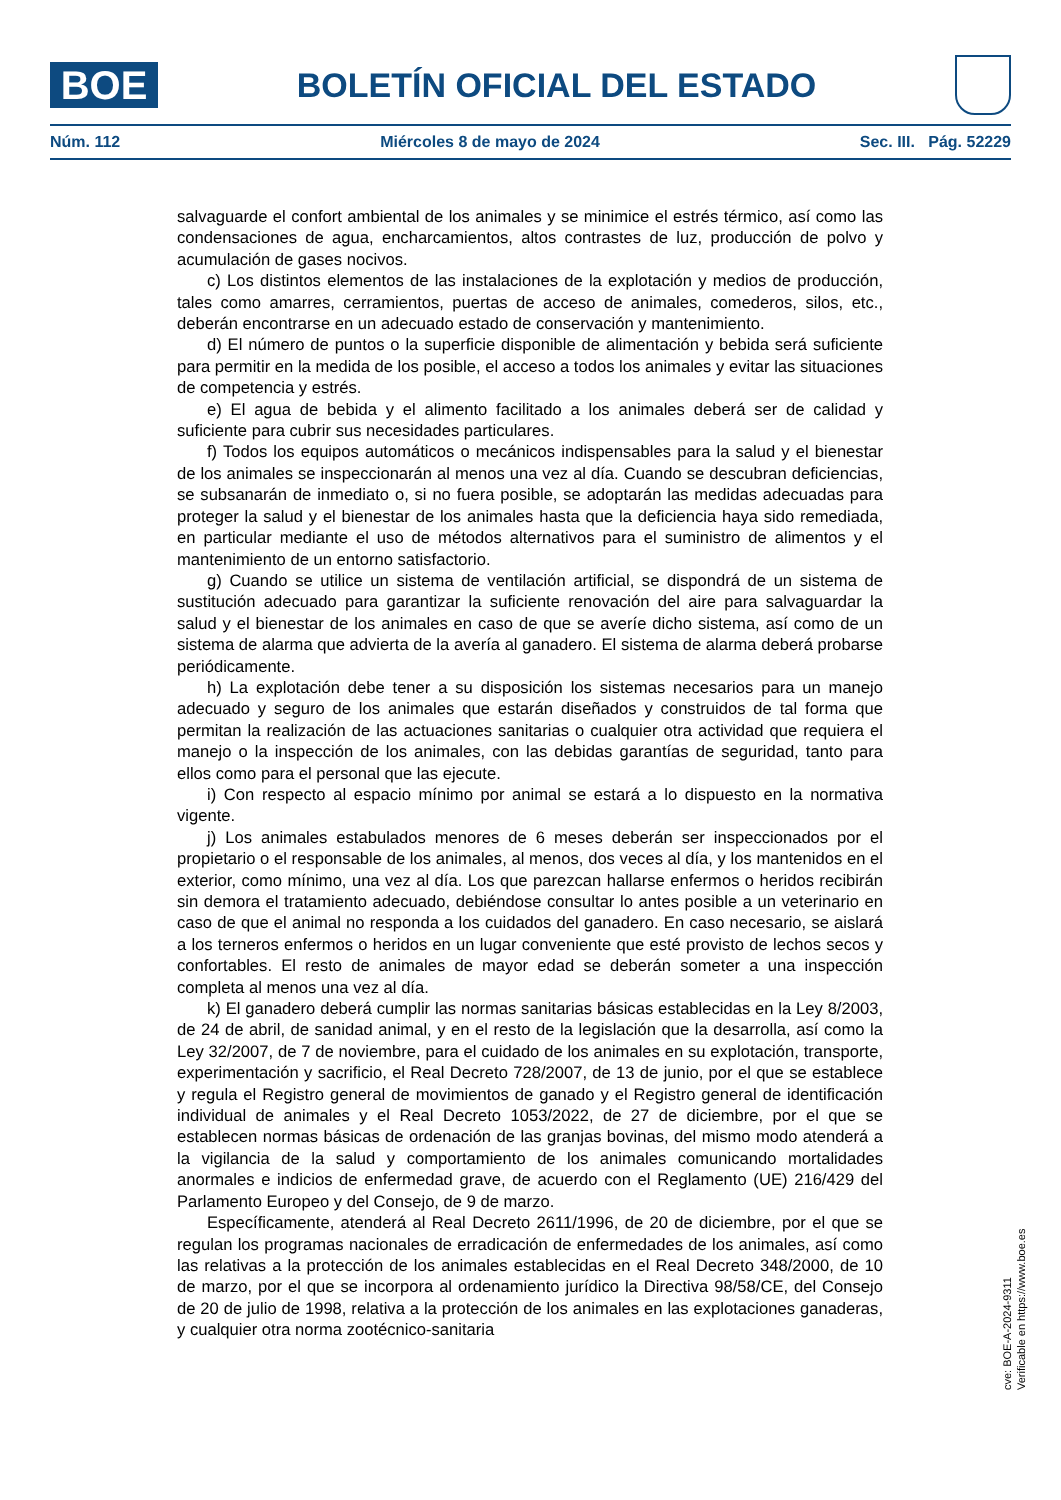BOE
BOLETÍN OFICIAL DEL ESTADO
Núm. 112 Miércoles 8 de mayo de 2024 Sec. III. Pág. 52229
salvaguarde el confort ambiental de los animales y se minimice el estrés térmico, así como las condensaciones de agua, encharcamientos, altos contrastes de luz, producción de polvo y acumulación de gases nocivos.
c) Los distintos elementos de las instalaciones de la explotación y medios de producción, tales como amarres, cerramientos, puertas de acceso de animales, comederos, silos, etc., deberán encontrarse en un adecuado estado de conservación y mantenimiento.
d) El número de puntos o la superficie disponible de alimentación y bebida será suficiente para permitir en la medida de los posible, el acceso a todos los animales y evitar las situaciones de competencia y estrés.
e) El agua de bebida y el alimento facilitado a los animales deberá ser de calidad y suficiente para cubrir sus necesidades particulares.
f) Todos los equipos automáticos o mecánicos indispensables para la salud y el bienestar de los animales se inspeccionarán al menos una vez al día. Cuando se descubran deficiencias, se subsanarán de inmediato o, si no fuera posible, se adoptarán las medidas adecuadas para proteger la salud y el bienestar de los animales hasta que la deficiencia haya sido remediada, en particular mediante el uso de métodos alternativos para el suministro de alimentos y el mantenimiento de un entorno satisfactorio.
g) Cuando se utilice un sistema de ventilación artificial, se dispondrá de un sistema de sustitución adecuado para garantizar la suficiente renovación del aire para salvaguardar la salud y el bienestar de los animales en caso de que se averíe dicho sistema, así como de un sistema de alarma que advierta de la avería al ganadero. El sistema de alarma deberá probarse periódicamente.
h) La explotación debe tener a su disposición los sistemas necesarios para un manejo adecuado y seguro de los animales que estarán diseñados y construidos de tal forma que permitan la realización de las actuaciones sanitarias o cualquier otra actividad que requiera el manejo o la inspección de los animales, con las debidas garantías de seguridad, tanto para ellos como para el personal que las ejecute.
i) Con respecto al espacio mínimo por animal se estará a lo dispuesto en la normativa vigente.
j) Los animales estabulados menores de 6 meses deberán ser inspeccionados por el propietario o el responsable de los animales, al menos, dos veces al día, y los mantenidos en el exterior, como mínimo, una vez al día. Los que parezcan hallarse enfermos o heridos recibirán sin demora el tratamiento adecuado, debiéndose consultar lo antes posible a un veterinario en caso de que el animal no responda a los cuidados del ganadero. En caso necesario, se aislará a los terneros enfermos o heridos en un lugar conveniente que esté provisto de lechos secos y confortables. El resto de animales de mayor edad se deberán someter a una inspección completa al menos una vez al día.
k) El ganadero deberá cumplir las normas sanitarias básicas establecidas en la Ley 8/2003, de 24 de abril, de sanidad animal, y en el resto de la legislación que la desarrolla, así como la Ley 32/2007, de 7 de noviembre, para el cuidado de los animales en su explotación, transporte, experimentación y sacrificio, el Real Decreto 728/2007, de 13 de junio, por el que se establece y regula el Registro general de movimientos de ganado y el Registro general de identificación individual de animales y el Real Decreto 1053/2022, de 27 de diciembre, por el que se establecen normas básicas de ordenación de las granjas bovinas, del mismo modo atenderá a la vigilancia de la salud y comportamiento de los animales comunicando mortalidades anormales e indicios de enfermedad grave, de acuerdo con el Reglamento (UE) 216/429 del Parlamento Europeo y del Consejo, de 9 de marzo.
Específicamente, atenderá al Real Decreto 2611/1996, de 20 de diciembre, por el que se regulan los programas nacionales de erradicación de enfermedades de los animales, así como las relativas a la protección de los animales establecidas en el Real Decreto 348/2000, de 10 de marzo, por el que se incorpora al ordenamiento jurídico la Directiva 98/58/CE, del Consejo de 20 de julio de 1998, relativa a la protección de los animales en las explotaciones ganaderas, y cualquier otra norma zootécnico-sanitaria
cve: BOE-A-2024-9311
Verificable en https://www.boe.es